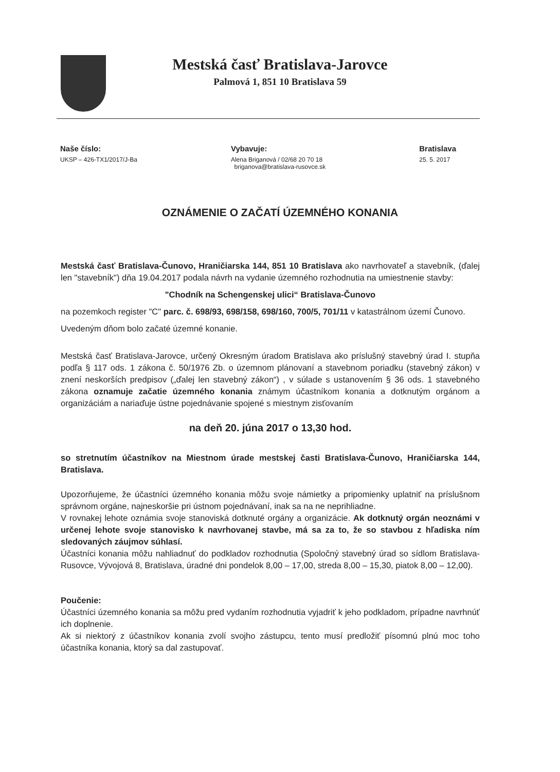Mestská časť Bratislava-Jarovce
Palmová 1, 851 10 Bratislava 59
Naše číslo:
UKSP – 426-TX1/2017/J-Ba
Vybavuje:
Alena Briganová / 02/68 20 70 18
briganova@bratislava-rusovce.sk
Bratislava
25. 5. 2017
OZNÁMENIE O ZAČATÍ ÚZEMNÉHO KONANIA
Mestská časť Bratislava-Čunovo, Hraničiarska 144, 851 10 Bratislava ako navrhovateľ a stavebník, (ďalej len "stavebník") dňa 19.04.2017 podala návrh na vydanie územného rozhodnutia na umiestnenie stavby:
"Chodník na Schengenskej ulici“ Bratislava-Čunovo
na pozemkoch register "C" parc. č. 698/93, 698/158, 698/160, 700/5, 701/11 v katastrálnom území Čunovo.
Uvedeným dňom bolo začaté územné konanie.
Mestská časť Bratislava-Jarovce, určený Okresným úradom Bratislava ako príslušný stavebný úrad I. stupňa podľa § 117 ods. 1 zákona č. 50/1976 Zb. o územnom plánovaní a stavebnom poriadku (stavebný zákon) v znení neskorších predpisov („ďalej len stavebný zákon“) , v súlade s ustanovením § 36 ods. 1 stavebného zákona oznamuje začatie územného konania známym účastníkom konania a dotknutým orgánom a organizáciám a nariaďuje ústne pojednávanie spojené s miestnym zisťovaním
na deň 20. júna 2017 o 13,30 hod.
so stretnutím účastníkov na Miestnom úrade mestskej časti Bratislava-Čunovo, Hraničiarska 144, Bratislava.
Upozorňujeme, že účastníci územného konania môžu svoje námietky a pripomienky uplatniť na príslušnom správnom orgáne, najneskoršie pri ústnom pojednávaní, inak sa na ne neprihliadne.
V rovnakej lehote oznámia svoje stanoviská dotknuté orgány a organizácie. Ak dotknutý orgán neoznámi v určenej lehote svoje stanovisko k navrhovanej stavbe, má sa za to, že so stavbou z hľadiska ním sledovaných záujmov súhlasí.
Účastníci konania môžu nahliadnuť do podkladov rozhodnutia (Spoločný stavebný úrad so sídlom Bratislava-Rusovce, Vývojová 8, Bratislava, úradné dni pondelok 8,00 – 17,00, streda 8,00 – 15,30, piatok 8,00 – 12,00).
Poučenie:
Účastníci územného konania sa môžu pred vydaním rozhodnutia vyjadriť k jeho podkladom, prípadne navrhnúť ich doplnenie.
Ak si niektorý z účastníkov konania zvolí svojho zástupcu, tento musí predložiť písomnú plnú moc toho účastníka konania, ktorý sa dal zastupovať.